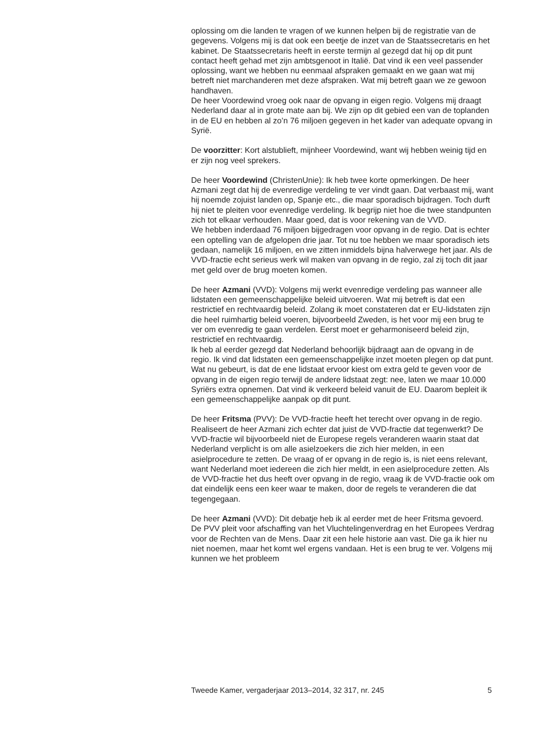oplossing om die landen te vragen of we kunnen helpen bij de registratie van de gegevens. Volgens mij is dat ook een beetje de inzet van de Staatssecretaris en het kabinet. De Staatssecretaris heeft in eerste termijn al gezegd dat hij op dit punt contact heeft gehad met zijn ambtsgenoot in Italië. Dat vind ik een veel passender oplossing, want we hebben nu eenmaal afspraken gemaakt en we gaan wat mij betreft niet marchanderen met deze afspraken. Wat mij betreft gaan we ze gewoon handhaven.
De heer Voordewind vroeg ook naar de opvang in eigen regio. Volgens mij draagt Nederland daar al in grote mate aan bij. We zijn op dit gebied een van de toplanden in de EU en hebben al zo’n 76 miljoen gegeven in het kader van adequate opvang in Syrië.
De voorzitter: Kort alstublieft, mijnheer Voordewind, want wij hebben weinig tijd en er zijn nog veel sprekers.
De heer Voordewind (ChristenUnie): Ik heb twee korte opmerkingen. De heer Azmani zegt dat hij de evenredige verdeling te ver vindt gaan. Dat verbaast mij, want hij noemde zojuist landen op, Spanje etc., die maar sporadisch bijdragen. Toch durft hij niet te pleiten voor evenredige verdeling. Ik begrijp niet hoe die twee standpunten zich tot elkaar verhouden. Maar goed, dat is voor rekening van de VVD.
We hebben inderdaad 76 miljoen bijgedragen voor opvang in de regio. Dat is echter een optelling van de afgelopen drie jaar. Tot nu toe hebben we maar sporadisch iets gedaan, namelijk 16 miljoen, en we zitten inmiddels bijna halverwege het jaar. Als de VVD-fractie echt serieus werk wil maken van opvang in de regio, zal zij toch dit jaar met geld over de brug moeten komen.
De heer Azmani (VVD): Volgens mij werkt evenredige verdeling pas wanneer alle lidstaten een gemeenschappelijke beleid uitvoeren. Wat mij betreft is dat een restrictief en rechtvaardig beleid. Zolang ik moet constateren dat er EU-lidstaten zijn die heel ruimhartig beleid voeren, bijvoorbeeld Zweden, is het voor mij een brug te ver om evenredig te gaan verdelen. Eerst moet er geharmoniseerd beleid zijn, restrictief en rechtvaardig.
Ik heb al eerder gezegd dat Nederland behoorlijk bijdraagt aan de opvang in de regio. Ik vind dat lidstaten een gemeenschappelijke inzet moeten plegen op dat punt. Wat nu gebeurt, is dat de ene lidstaat ervoor kiest om extra geld te geven voor de opvang in de eigen regio terwijl de andere lidstaat zegt: nee, laten we maar 10.000 Syriërs extra opnemen. Dat vind ik verkeerd beleid vanuit de EU. Daarom bepleit ik een gemeenschappelijke aanpak op dit punt.
De heer Fritsma (PVV): De VVD-fractie heeft het terecht over opvang in de regio. Realiseert de heer Azmani zich echter dat juist de VVD-fractie dat tegenwerkt? De VVD-fractie wil bijvoorbeeld niet de Europese regels veranderen waarin staat dat Nederland verplicht is om alle asielzoekers die zich hier melden, in een asielprocedure te zetten. De vraag of er opvang in de regio is, is niet eens relevant, want Nederland moet iedereen die zich hier meldt, in een asielprocedure zetten. Als de VVD-fractie het dus heeft over opvang in de regio, vraag ik de VVD-fractie ook om dat eindelijk eens een keer waar te maken, door de regels te veranderen die dat tegengegaan.
De heer Azmani (VVD): Dit debatje heb ik al eerder met de heer Fritsma gevoerd. De PVV pleit voor afschaffing van het Vluchtelingenverdrag en het Europees Verdrag voor de Rechten van de Mens. Daar zit een hele historie aan vast. Die ga ik hier nu niet noemen, maar het komt wel ergens vandaan. Het is een brug te ver. Volgens mij kunnen we het probleem
Tweede Kamer, vergaderjaar 2013–2014, 32 317, nr. 245 5